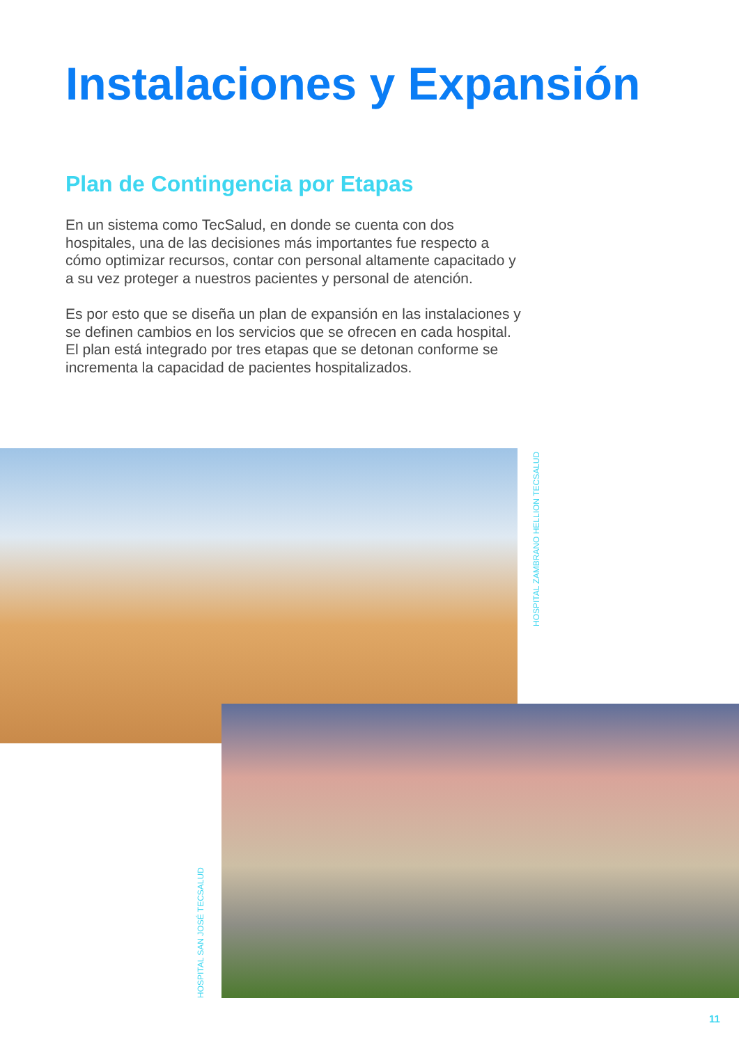Instalaciones y Expansión
Plan de Contingencia por Etapas
En un sistema como TecSalud, en donde se cuenta con dos hospitales, una de las decisiones más importantes fue respecto a cómo optimizar recursos, contar con personal altamente capacitado y a su vez proteger a nuestros pacientes y personal de atención.
Es por esto que se diseña un plan de expansión en las instalaciones y se definen cambios en los servicios que se ofrecen en cada hospital. El plan está integrado por tres etapas que se detonan conforme se incrementa la capacidad de pacientes hospitalizados.
HOSPITAL ZAMBRANO HELLION TECSALUD
HOSPITAL SAN JOSÉ TECSALUD
11